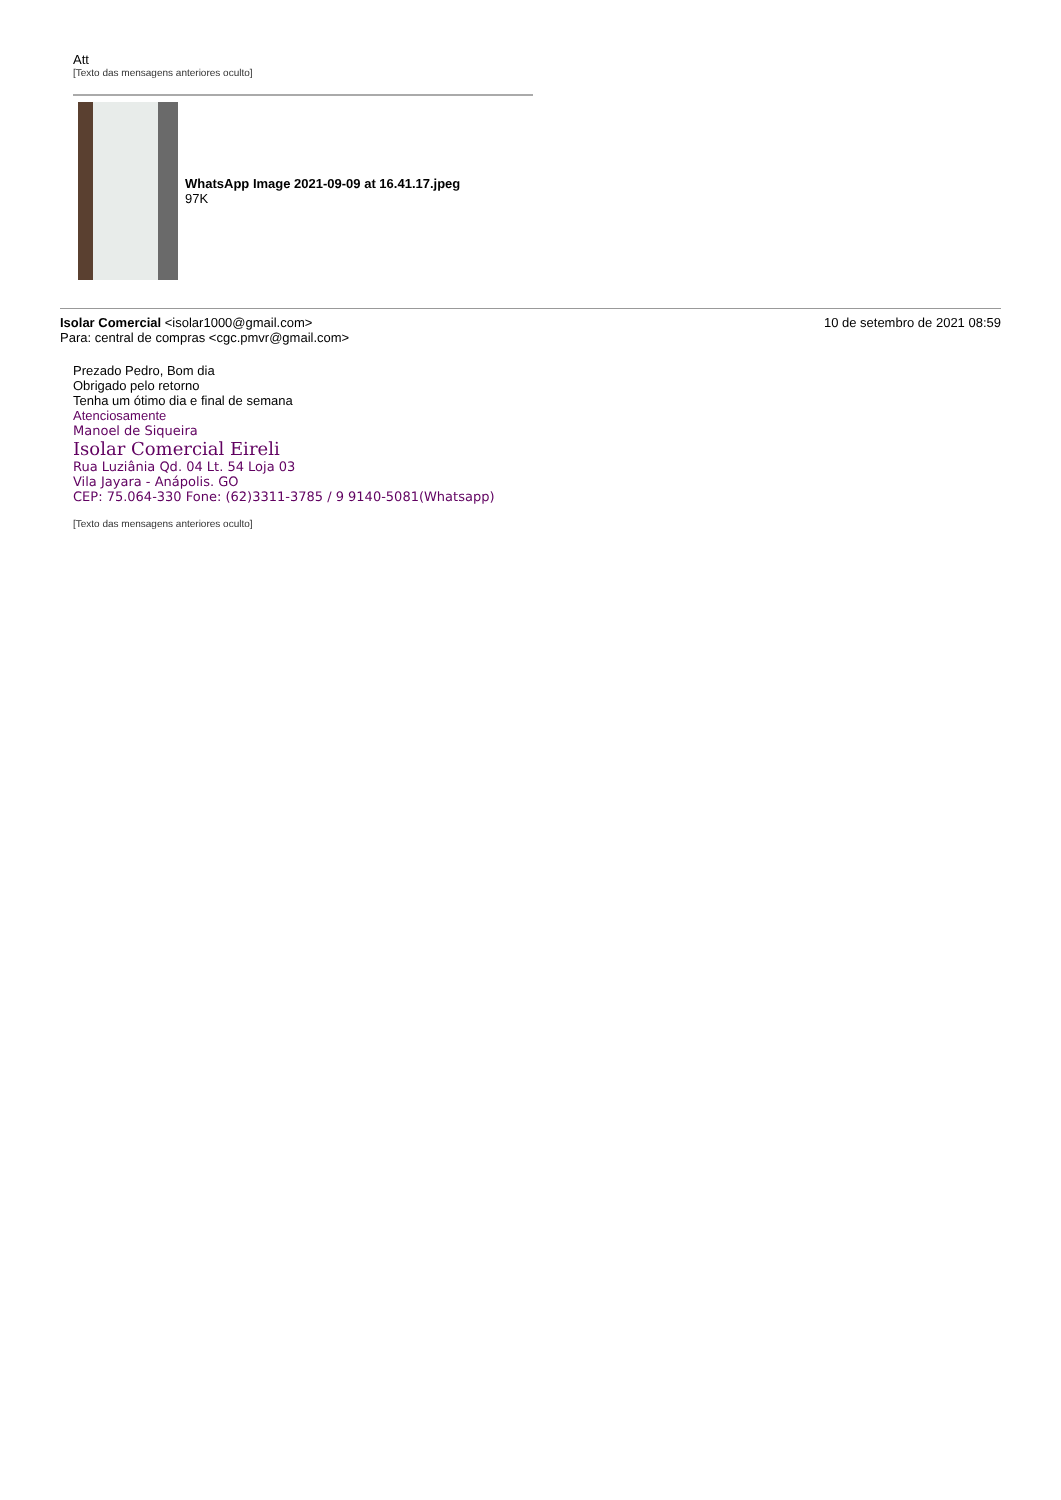Att
[Texto das mensagens anteriores oculto]
WhatsApp Image 2021-09-09 at 16.41.17.jpeg
97K
Isolar Comercial <isolar1000@gmail.com>
Para: central de compras <cgc.pmvr@gmail.com>
10 de setembro de 2021 08:59
Prezado Pedro, Bom dia
Obrigado pelo retorno
Tenha um ótimo dia e final de semana
Atenciosamente
Manoel de Siqueira
Isolar Comercial Eireli
Rua Luziânia Qd. 04 Lt. 54 Loja 03
Vila Jayara - Anápolis. GO
CEP: 75.064-330 Fone: (62)3311-3785 / 9 9140-5081(Whatsapp)
[Texto das mensagens anteriores oculto]